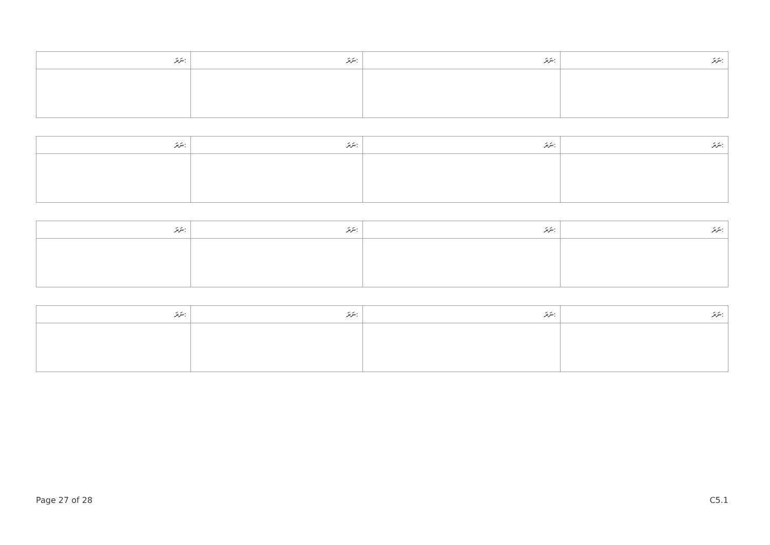| ނަރަ: | ނަރަ: | ނަރަ: | ނަރަ: |
| ނަރަ: | ނަރަ: | ނަރަ: | ނަރަ: |
| ނަރަ: | ނަރަ: | ނަރަ: | ނަރަ: |
| ނަރަ: | ނަރަ: | ނަރަ: | ނަރަ: |
Page 27 of 28 C5.1